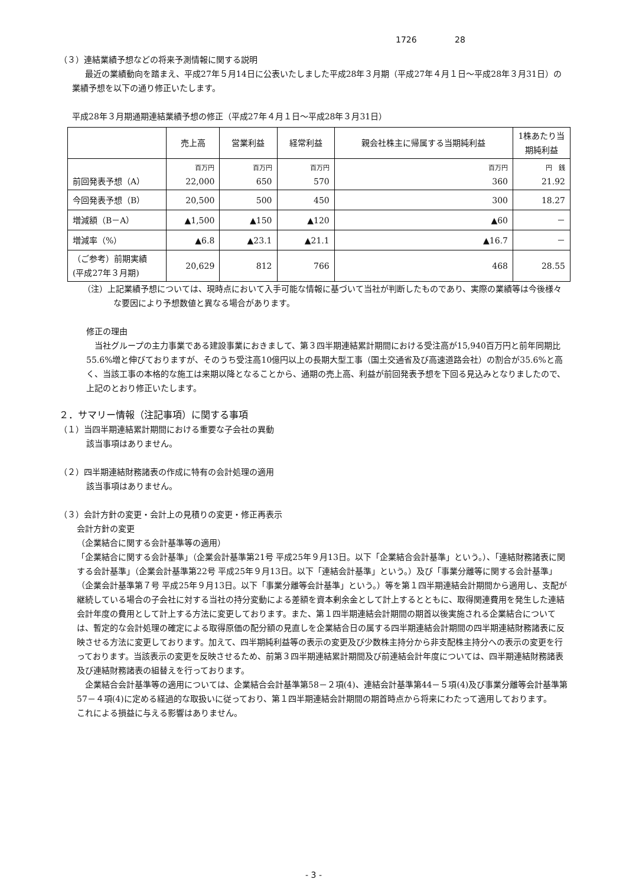1726 28
（３）連結業績予想などの将来予測情報に関する説明
最近の業績動向を踏まえ、平成27年５月14日に公表いたしました平成28年３月期（平成27年４月１日～平成28年３月31日）の業績予想を以下の通り修正いたします。
平成28年３月期通期連結業績予想の修正（平成27年４月１日～平成28年３月31日）
| | 売上高 | 営業利益 | 経常利益 | 親会社株主に帰属する当期純利益 | 1株あたり当期純利益 |
| --- | --- | --- | --- | --- | --- |
| 前回発表予想（A） | 百万円 22,000 | 百万円 650 | 百万円 570 | 百万円 360 | 円 銭 21.92 |
| 今回発表予想（B） | 20,500 | 500 | 450 | 300 | 18.27 |
| 増減額（B－A） | ▲1,500 | ▲150 | ▲120 | ▲60 | － |
| 増減率（%） | ▲6.8 | ▲23.1 | ▲21.1 | ▲16.7 | － |
| （ご参考）前期実績 (平成27年３月期) | 20,629 | 812 | 766 | 468 | 28.55 |
（注）上記業績予想については、現時点において入手可能な情報に基づいて当社が判断したものであり、実際の業績等は今後様々な要因により予想数値と異なる場合があります。
修正の理由
当社グループの主力事業である建設事業におきまして、第３四半期連結累計期間における受注高が15,940百万円と前年同期比55.6%増と伸びておりますが、そのうち受注高10億円以上の長期大型工事（国土交通省及び高速道路会社）の割合が35.6%と高く、当該工事の本格的な施工は来期以降となることから、通期の売上高、利益が前回発表予想を下回る見込みとなりましたので、上記のとおり修正いたします。
２．サマリー情報（注記事項）に関する事項
（１）当四半期連結累計期間における重要な子会社の異動
該当事項はありません。
（２）四半期連結財務諸表の作成に特有の会計処理の適用
該当事項はありません。
（３）会計方針の変更・会計上の見積りの変更・修正再表示
会計方針の変更
（企業結合に関する会計基準等の適用）
「企業結合に関する会計基準」（企業会計基準第21号 平成25年９月13日。以下「企業結合会計基準」という。）、「連結財務諸表に関する会計基準」（企業会計基準第22号 平成25年９月13日。以下「連結会計基準」という。）及び「事業分離等に関する会計基準」（企業会計基準第７号 平成25年９月13日。以下「事業分離等会計基準」という。）等を第１四半期連結会計期間から適用し、支配が継続している場合の子会社に対する当社の持分変動による差額を資本剰余金として計上するとともに、取得関連費用を発生した連結会計年度の費用として計上する方法に変更しております。また、第１四半期連結会計期間の期首以後実施される企業結合については、暫定的な会計処理の確定による取得原価の配分額の見直しを企業結合日の属する四半期連結会計期間の四半期連結財務諸表に反映させる方法に変更しております。加えて、四半期純利益等の表示の変更及び少数株主持分から非支配株主持分への表示の変更を行っております。当該表示の変更を反映させるため、前第３四半期連結累計期間及び前連結会計年度については、四半期連結財務諸表及び連結財務諸表の組替えを行っております。
　企業結合会計基準等の適用については、企業結合会計基準第58－２項(4)、連結会計基準第44－５項(4)及び事業分離等会計基準第57－４項(4)に定める経過的な取扱いに従っており、第１四半期連結会計期間の期首時点から将来にわたって適用しております。
これによる損益に与える影響はありません。
- 3 -